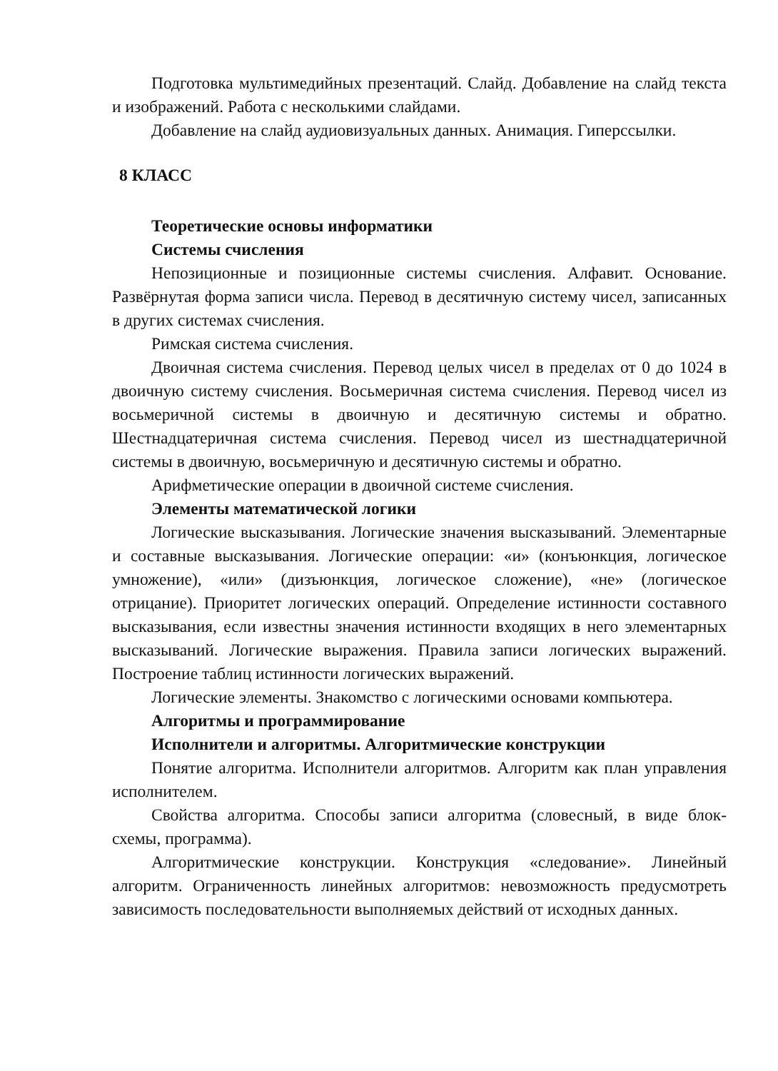Подготовка мультимедийных презентаций. Слайд. Добавление на слайд текста и изображений. Работа с несколькими слайдами.
Добавление на слайд аудиовизуальных данных. Анимация. Гиперссылки.
8 КЛАСС
Теоретические основы информатики
Системы счисления
Непозиционные и позиционные системы счисления. Алфавит. Основание. Развёрнутая форма записи числа. Перевод в десятичную систему чисел, записанных в других системах счисления.
Римская система счисления.
Двоичная система счисления. Перевод целых чисел в пределах от 0 до 1024 в двоичную систему счисления. Восьмеричная система счисления. Перевод чисел из восьмеричной системы в двоичную и десятичную системы и обратно. Шестнадцатеричная система счисления. Перевод чисел из шестнадцатеричной системы в двоичную, восьмеричную и десятичную системы и обратно.
Арифметические операции в двоичной системе счисления.
Элементы математической логики
Логические высказывания. Логические значения высказываний. Элементарные и составные высказывания. Логические операции: «и» (конъюнкция, логическое умножение), «или» (дизъюнкция, логическое сложение), «не» (логическое отрицание). Приоритет логических операций. Определение истинности составного высказывания, если известны значения истинности входящих в него элементарных высказываний. Логические выражения. Правила записи логических выражений. Построение таблиц истинности логических выражений.
Логические элементы. Знакомство с логическими основами компьютера.
Алгоритмы и программирование
Исполнители и алгоритмы. Алгоритмические конструкции
Понятие алгоритма. Исполнители алгоритмов. Алгоритм как план управления исполнителем.
Свойства алгоритма. Способы записи алгоритма (словесный, в виде блок-схемы, программа).
Алгоритмические конструкции. Конструкция «следование». Линейный алгоритм. Ограниченность линейных алгоритмов: невозможность предусмотреть зависимость последовательности выполняемых действий от исходных данных.